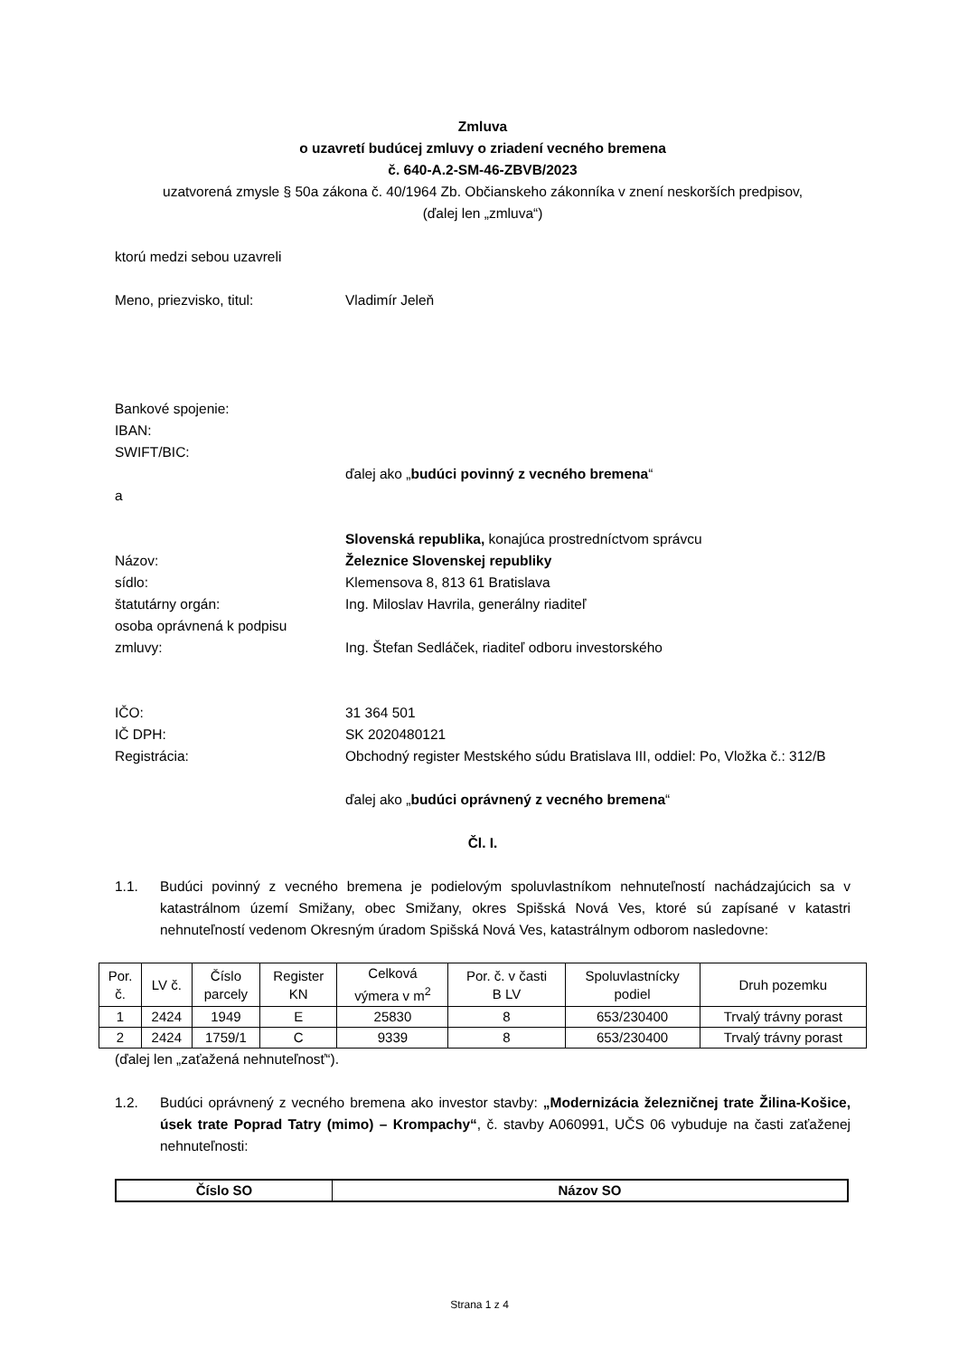Zmluva
o uzavretí budúcej zmluvy o zriadení vecného bremena
č. 640-A.2-SM-46-ZBVB/2023
uzatvorená zmysle § 50a zákona č. 40/1964 Zb. Občianskeho zákonníka v znení neskorších predpisov,
(ďalej len „zmluva“)
ktorú medzi sebou uzavreli
Meno, priezvisko, titul: Vladimír Jeleň
Bankové spojenie:
IBAN:
SWIFT/BIC:
ďalej ako „budúci povinný z vecného bremena“
a
Slovenská republika, konajúca prostredníctvom správcu
Názov: Železnice Slovenskej republiky
sídlo: Klemensova 8, 813 61 Bratislava
štatutárny orgán: Ing. Miloslav Havrila, generálny riaditeľ
osoba oprávnená k podpisu
zmluvy: Ing. Štefan Sedláček, riaditeľ odboru investorského
IČO: 31 364 501
IČ DPH: SK 2020480121
Registrácia: Obchodný register Mestského súdu Bratislava III, oddiel: Po, Vložka č.: 312/B
ďalej ako „budúci oprávnený z vecného bremena“
Čl. I.
1.1. Budúci povinný z vecného bremena je podielovým spoluvlastníkom nehnuteľností nachádzajúcich sa v katastrálnom území Smižany, obec Smižany, okres Spišská Nová Ves, ktoré sú zapísané v katastri nehnuteľností vedenom Okresným úradom Spišská Nová Ves, katastrálnym odborom nasledovne:
| Por. č. | LV č. | Číslo parcely | Register KN | Celková výmera v m<sup>2</sup> | Por. č. v časti B LV | Spoluvlastnícky podiel | Druh pozemku |
| 1 | 2424 | 1949 | E | 25830 | 8 | 653/230400 | Trvalý trávny porast |
| 2 | 2424 | 1759/1 | C | 9339 | 8 | 653/230400 | Trvalý trávny porast |
(ďalej len „zaťažená nehnuteľnosť“).
1.2. Budúci oprávnený z vecného bremena ako investor stavby: „Modernizácia železničnej trate Žilina-Košice, úsek trate Poprad Tatry (mimo) – Krompachy“, č. stavby A060991, UČS 06 vybuduje na časti zaťaženej nehnuteľnosti:
| Číslo SO | Názov SO |
| --- | --- |
Strana 1 z 4